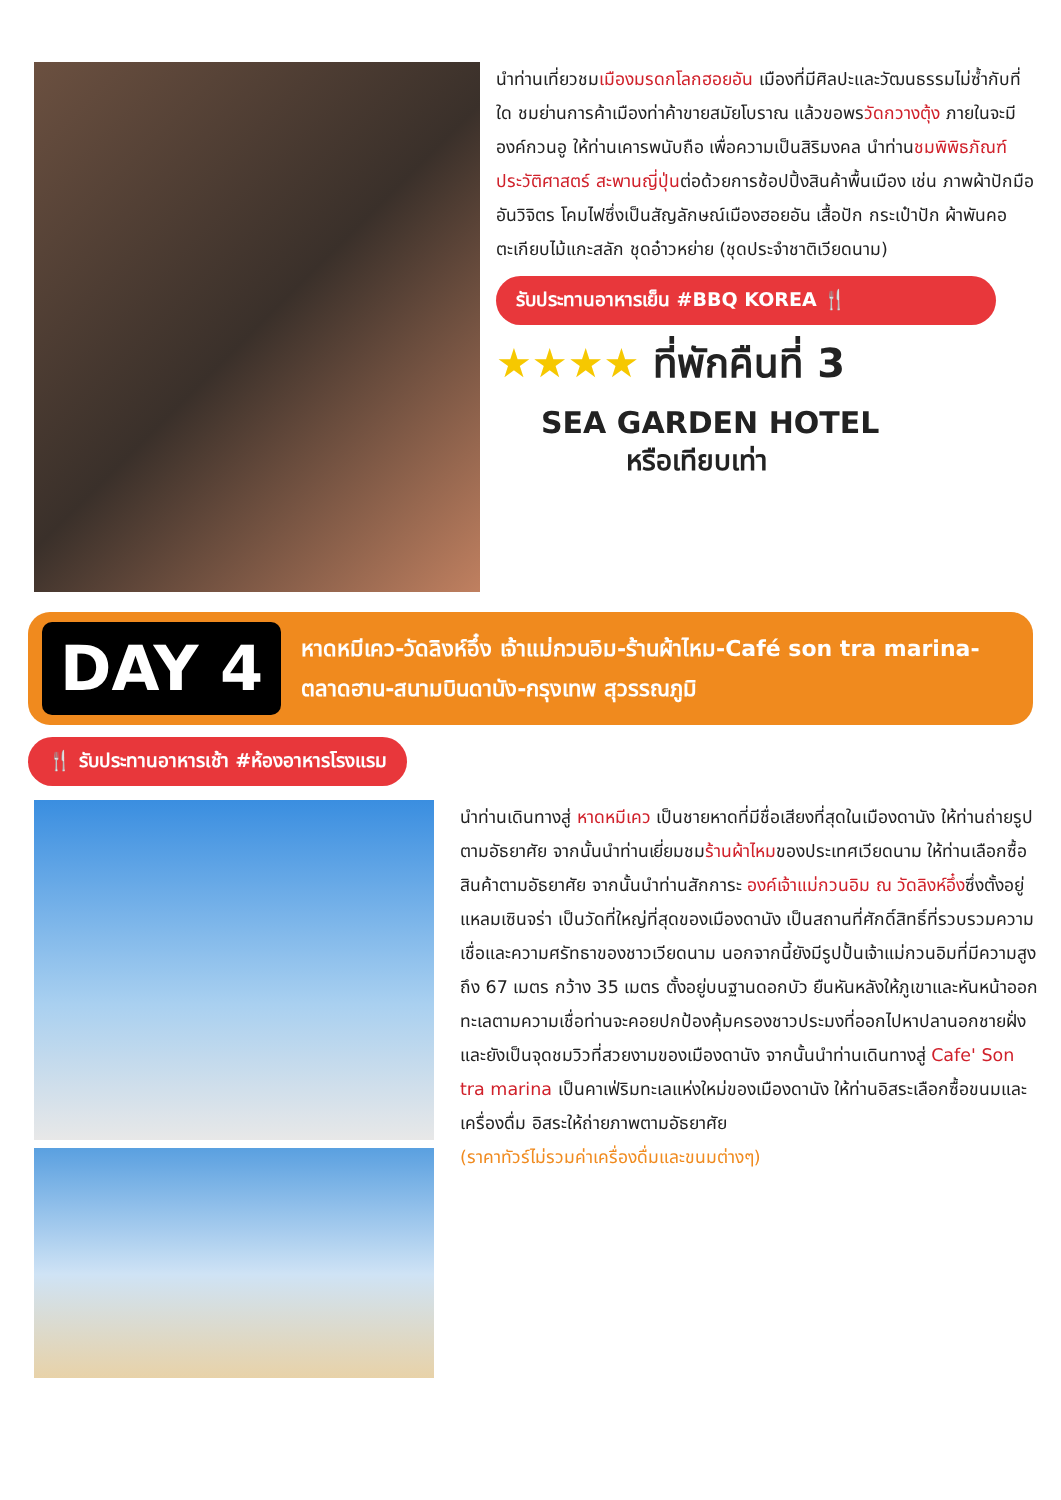นำท่านเที่ยวชมเมืองมรดกโลกฮอยอัน เมืองที่มีศิลปะและวัฒนธรรมไม่ซ้ำกับที่ใด ชมย่านการค้าเมืองท่าค้าขายสมัยโบราณ แล้วขอพรวัดกวางตุ้ง ภายในจะมีองค์กวนอู ให้ท่านเคารพนับถือ เพื่อความเป็นสิริมงคล นำท่านชมพิพิธภัณฑ์ประวัติศาสตร์ สะพานญี่ปุ่นต่อด้วยการช้อปปิ้งสินค้าพื้นเมือง เช่น ภาพผ้าปักมืออันวิจิตร โคมไฟซึ่งเป็นสัญลักษณ์เมืองฮอยอัน เสื้อปัก กระเป๋าปัก ผ้าพันคอ ตะเกียบไม้แกะสลัก ชุดอ๋าวหย่าย (ชุดประจำชาติเวียดนาม)
รับประทานอาหารเย็น #BBQ KOREA 🍴
★★★★ ที่พักคืนที่ 3
SEA GARDEN HOTEL
หรือเทียบเท่า
DAY 4
หาดหมีเคว-วัดลิงห์อึ๋ง เจ้าแม่กวนอิม-ร้านผ้าไหม-Café son tra marina-ตลาดฮาน-สนามบินดานัง-กรุงเทพ สุวรรณภูมิ
🍴 รับประทานอาหารเช้า #ห้องอาหารโรงแรม
นำท่านเดินทางสู่ หาดหมีเคว เป็นชายหาดที่มีชื่อเสียงที่สุดในเมืองดานัง ให้ท่านถ่ายรูปตามอัธยาศัย จากนั้นนำท่านเยี่ยมชมร้านผ้าไหมของประเทศเวียดนาม ให้ท่านเลือกซื้อสินค้าตามอัธยาศัย จากนั้นนำท่านสักการะ องค์เจ้าแม่กวนอิม ณ วัดลิงห์อึ๋งซึ่งตั้งอยู่แหลมเซินจร่า เป็นวัดที่ใหญ่ที่สุดของเมืองดานัง เป็นสถานที่ศักดิ์สิทธิ์ที่รวบรวมความเชื่อและความศรัทธาของชาวเวียดนาม นอกจากนี้ยังมีรูปปั้นเจ้าแม่กวนอิมที่มีความสูงถึง 67 เมตร กว้าง 35 เมตร ตั้งอยู่บนฐานดอกบัว ยืนหันหลังให้ภูเขาและหันหน้าออกทะเลตามความเชื่อท่านจะคอยปกป้องคุ้มครองชาวประมงที่ออกไปหาปลานอกชายฝั่ง และยังเป็นจุดชมวิวที่สวยงามของเมืองดานัง จากนั้นนำท่านเดินทางสู่ Cafe' Son tra marina เป็นคาเฟ่ริมทะเลแห่งใหม่ของเมืองดานัง ให้ท่านอิสระเลือกซื้อขนมและเครื่องดื่ม อิสระให้ถ่ายภาพตามอัธยาศัย
(ราคาทัวร์ไม่รวมค่าเครื่องดื่มและขนมต่างๆ)